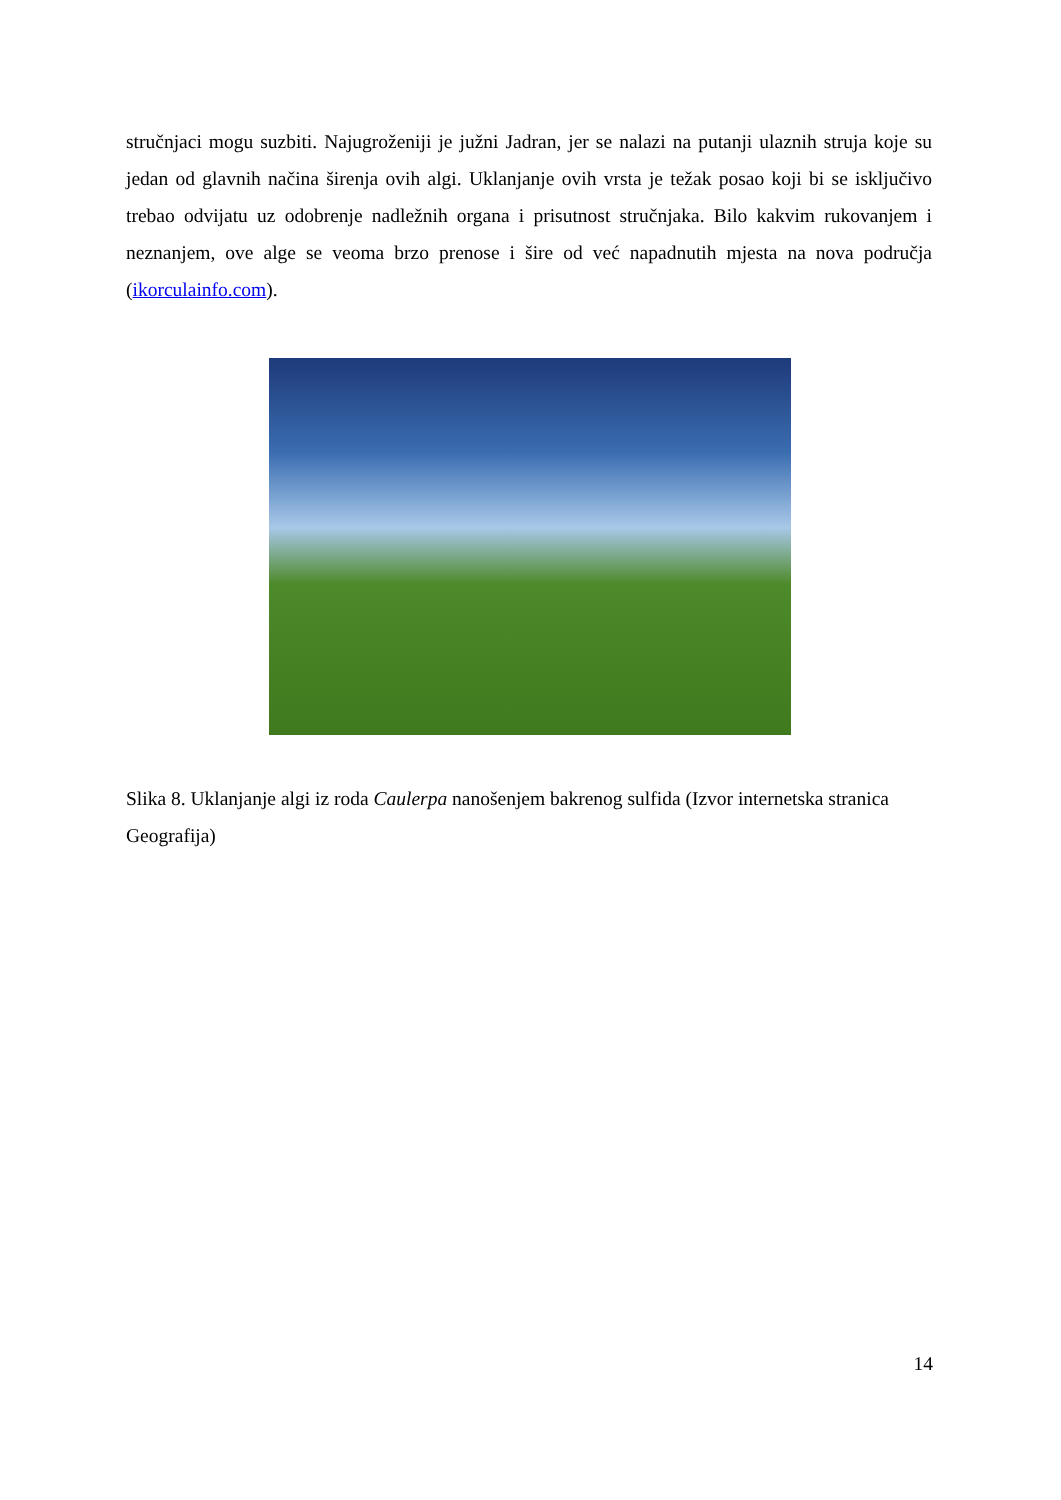stručnjaci mogu suzbiti. Najugroženiji je južni Jadran, jer se nalazi na putanji ulaznih struja koje su jedan od glavnih načina širenja ovih algi. Uklanjanje ovih vrsta je težak posao koji bi se isključivo trebao odvijatu uz odobrenje nadležnih organa i prisutnost stručnjaka. Bilo kakvim rukovanjem i neznanjem, ove alge se veoma brzo prenose i šire od već napadnutih mjesta na nova područja (ikorculainfo.com).
Slika 8. Uklanjanje algi iz roda Caulerpa nanošenjem bakrenog sulfida (Izvor internetska stranica Geografija)
14